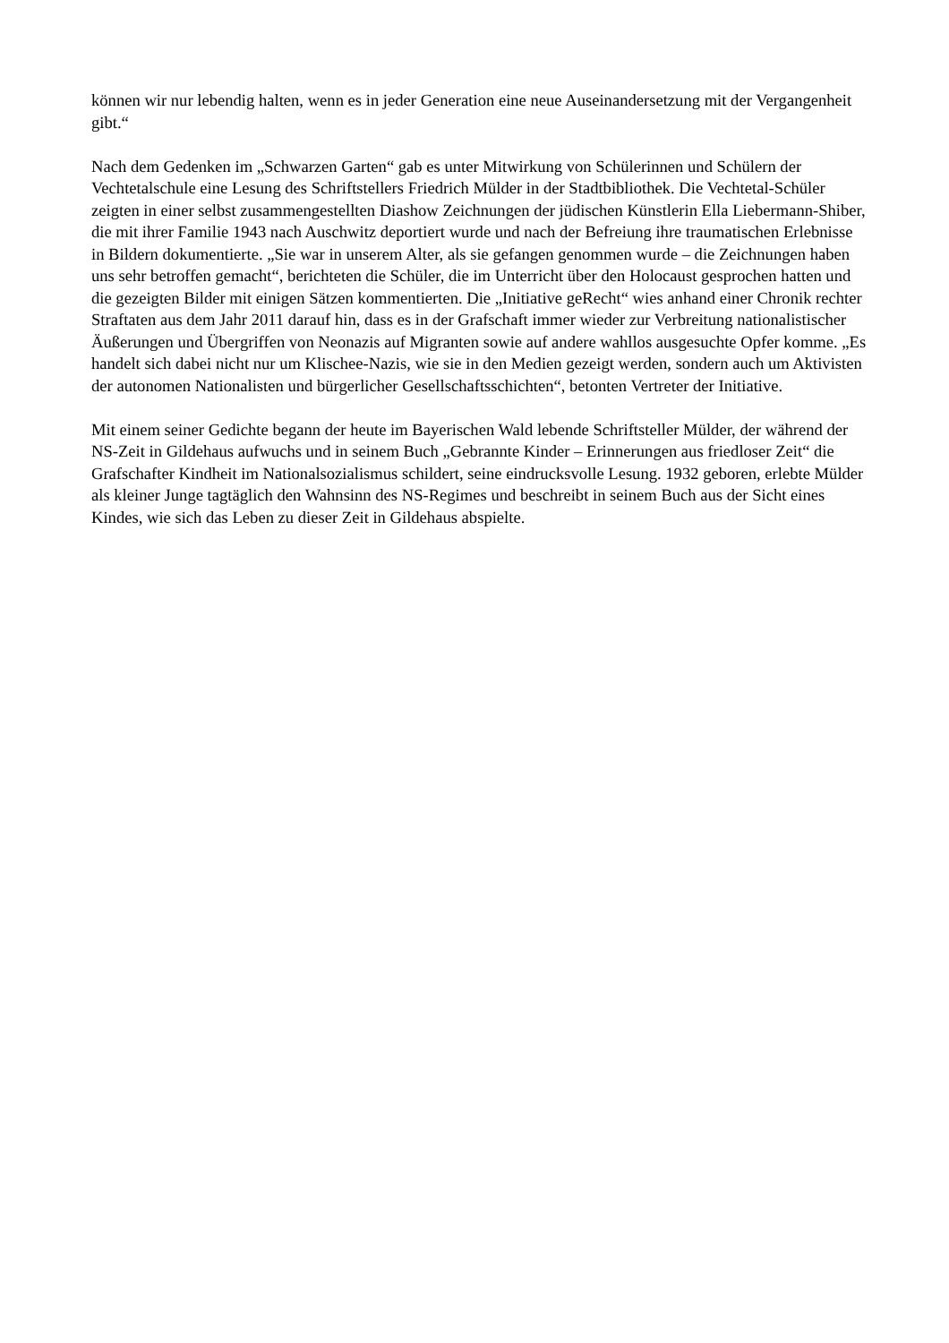können wir nur lebendig halten, wenn es in jeder Generation eine neue Auseinandersetzung mit der Vergangenheit gibt.“
Nach dem Gedenken im „Schwarzen Garten“ gab es unter Mitwirkung von Schülerinnen und Schülern der Vechtetalschule eine Lesung des Schriftstellers Friedrich Mülder in der Stadtbibliothek. Die Vechtetal-Schüler zeigten in einer selbst zusammengestellten Diashow Zeichnungen der jüdischen Künstlerin Ella Liebermann-Shiber, die mit ihrer Familie 1943 nach Auschwitz deportiert wurde und nach der Befreiung ihre traumatischen Erlebnisse in Bildern dokumentierte. „Sie war in unserem Alter, als sie gefangen genommen wurde – die Zeichnungen haben uns sehr betroffen gemacht“, berichteten die Schüler, die im Unterricht über den Holocaust gesprochen hatten und die gezeigten Bilder mit einigen Sätzen kommentierten. Die „Initiative geRecht“ wies anhand einer Chronik rechter Straftaten aus dem Jahr 2011 darauf hin, dass es in der Grafschaft immer wieder zur Verbreitung nationalistischer Äußerungen und Übergriffen von Neonazis auf Migranten sowie auf andere wahllos ausgesuchte Opfer komme. „Es handelt sich dabei nicht nur um Klischee-Nazis, wie sie in den Medien gezeigt werden, sondern auch um Aktivisten der autonomen Nationalisten und bürgerlicher Gesellschaftsschichten“, betonten Vertreter der Initiative.
Mit einem seiner Gedichte begann der heute im Bayerischen Wald lebende Schriftsteller Mülder, der während der NS-Zeit in Gildehaus aufwuchs und in seinem Buch „Gebrannte Kinder – Erinnerungen aus friedloser Zeit“ die Grafschafter Kindheit im Nationalsozialismus schildert, seine eindrucksvolle Lesung. 1932 geboren, erlebte Mülder als kleiner Junge tagtäglich den Wahnsinn des NS-Regimes und beschreibt in seinem Buch aus der Sicht eines Kindes, wie sich das Leben zu dieser Zeit in Gildehaus abspielte.